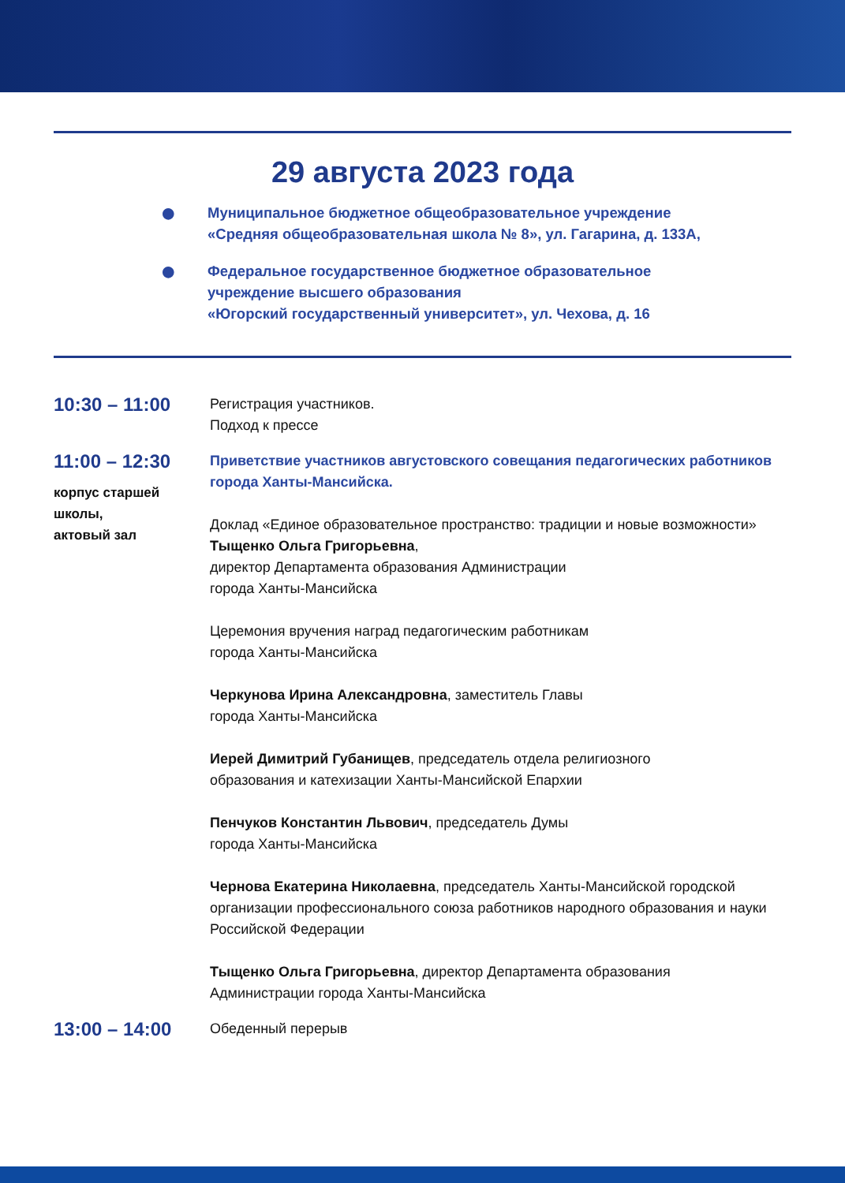29 августа 2023 года
●
Муниципальное бюджетное общеобразовательное учреждение
«Средняя общеобразовательная школа № 8», ул. Гагарина, д. 133А,
●
Федеральное государственное бюджетное образовательное
учреждение высшего образования
«Югорский государственный университет», ул. Чехова, д. 16
10:30 – 11:00
Регистрация участников.
Подход к прессе
11:00 – 12:30
корпус старшей
школы,
актовый зал
Приветствие участников августовского совещания педагогических работников города Ханты-Мансийска.
Доклад «Единое образовательное пространство: традиции и новые возможности»
Тыщенко Ольга Григорьевна,
директор Департамента образования Администрации
города Ханты-Мансийска
Церемония вручения наград педагогическим работникам
города Ханты-Мансийска
Черкунова Ирина Александровна, заместитель Главы
города Ханты-Мансийска
Иерей Димитрий Губанищев, председатель отдела религиозного
образования и катехизации Ханты-Мансийской Епархии
Пенчуков Константин Львович, председатель Думы
города Ханты-Мансийска
Чернова Екатерина Николаевна, председатель Ханты-Мансийской городской организации профессионального союза работников народного образования и науки Российской Федерации
Тыщенко Ольга Григорьевна, директор Департамента образования
Администрации города Ханты-Мансийска
13:00 – 14:00
Обеденный перерыв